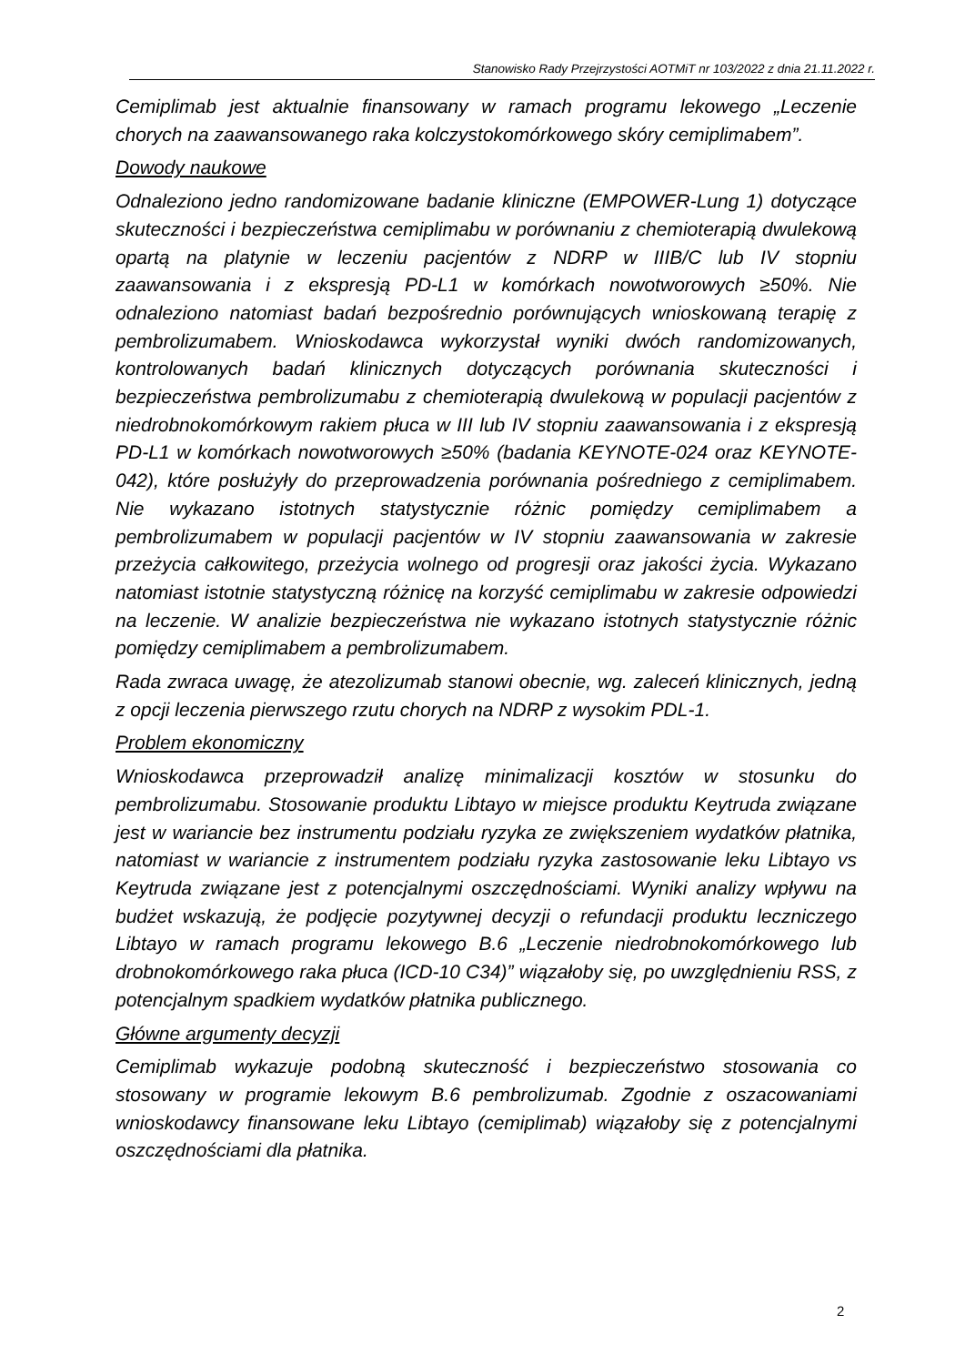Stanowisko Rady Przejrzystości AOTMiT nr 103/2022 z dnia 21.11.2022 r.
Cemiplimab jest aktualnie finansowany w ramach programu lekowego „Leczenie chorych na zaawansowanego raka kolczystokomórkowego skóry cemiplimabem”.
Dowody naukowe
Odnaleziono jedno randomizowane badanie kliniczne (EMPOWER-Lung 1) dotyczące skuteczności i bezpieczeństwa cemiplimabu w porównaniu z chemioterapią dwulekową opartą na platynie w leczeniu pacjentów z NDRP w IIIB/C lub IV stopniu zaawansowania i z ekspresją PD-L1 w komórkach nowotworowych ≥50%. Nie odnaleziono natomiast badań bezpośrednio porównujących wnioskowaną terapię z pembrolizumabem. Wnioskodawca wykorzystał wyniki dwóch randomizowanych, kontrolowanych badań klinicznych dotyczących porównania skuteczności i bezpieczeństwa pembrolizumabu z chemioterapią dwulekową w populacji pacjentów z niedrobnokomórkowym rakiem płuca w III lub IV stopniu zaawansowania i z ekspresją PD-L1 w komórkach nowotworowych ≥50% (badania KEYNOTE-024 oraz KEYNOTE-042), które posłużyły do przeprowadzenia porównania pośredniego z cemiplimabem. Nie wykazano istotnych statystycznie różnic pomiędzy cemiplimabem a pembrolizumabem w populacji pacjentów w IV stopniu zaawansowania w zakresie przeżycia całkowitego, przeżycia wolnego od progresji oraz jakości życia. Wykazano natomiast istotnie statystyczną różnicę na korzyść cemiplimabu w zakresie odpowiedzi na leczenie. W analizie bezpieczeństwa nie wykazano istotnych statystycznie różnic pomiędzy cemiplimabem a pembrolizumabem.
Rada zwraca uwagę, że atezolizumab stanowi obecnie, wg. zaleceń klinicznych, jedną z opcji leczenia pierwszego rzutu chorych na NDRP z wysokim PDL-1.
Problem ekonomiczny
Wnioskodawca przeprowadził analizę minimalizacji kosztów w stosunku do pembrolizumabu. Stosowanie produktu Libtayo w miejsce produktu Keytruda związane jest w wariancie bez instrumentu podziału ryzyka ze zwiększeniem wydatków płatnika, natomiast w wariancie z instrumentem podziału ryzyka zastosowanie leku Libtayo vs Keytruda związane jest z potencjalnymi oszczędnościami. Wyniki analizy wpływu na budżet wskazują, że podjęcie pozytywnej decyzji o refundacji produktu leczniczego Libtayo w ramach programu lekowego B.6 „Leczenie niedrobnokomórkowego lub drobnokomórkowego raka płuca (ICD-10 C34)” wiązałoby się, po uwzględnieniu RSS, z potencjalnym spadkiem wydatków płatnika publicznego.
Główne argumenty decyzji
Cemiplimab wykazuje podobną skuteczność i bezpieczeństwo stosowania co stosowany w programie lekowym B.6 pembrolizumab. Zgodnie z oszacowaniami wnioskodawcy finansowane leku Libtayo (cemiplimab) wiązałoby się z potencjalnymi oszczędnościami dla płatnika.
2